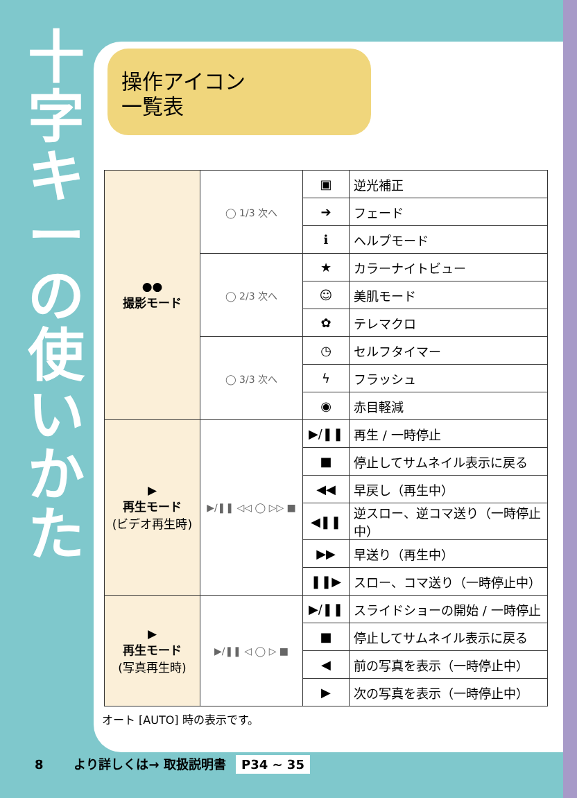十字キーの使いかた
操作アイコン
一覧表
| ●● 撮影モード | ◯ 1/3 次へ | ▣ | 逆光補正 |
| | | ➔ | フェード |
| | | ℹ | ヘルプモード |
| | ◯ 2/3 次へ | ★ | カラーナイトビュー |
| | | ☺ | 美肌モード |
| | | ✿ | テレマクロ |
| | ◯ 3/3 次へ | ◷ | セルフタイマー |
| | | ϟ | フラッシュ |
| | | ◉ | 赤目軽減 |
| ▶ 再生モード (ビデオ再生時) | ▶/❚❚ ◁◁ ◯ ▷▷ ■ | ▶/❚❚ | 再生 / 一時停止 |
| | | ■ | 停止してサムネイル表示に戻る |
| | | ◀◀ | 早戻し（再生中） |
| | | ◀❚❚ | 逆スロー、逆コマ送り（一時停止中） |
| | | ▶▶ | 早送り（再生中） |
| | | ❚❚▶ | スロー、コマ送り（一時停止中） |
| ▶ 再生モード (写真再生時) | ▶/❚❚ ◁ ◯ ▷ ■ | ▶/❚❚ | スライドショーの開始 / 一時停止 |
| | | ■ | 停止してサムネイル表示に戻る |
| | | ◀ | 前の写真を表示（一時停止中） |
| | | ▶ | 次の写真を表示（一時停止中） |
オート [AUTO] 時の表示です。
8 より詳しくは→ 取扱説明書 P34 ~ 35